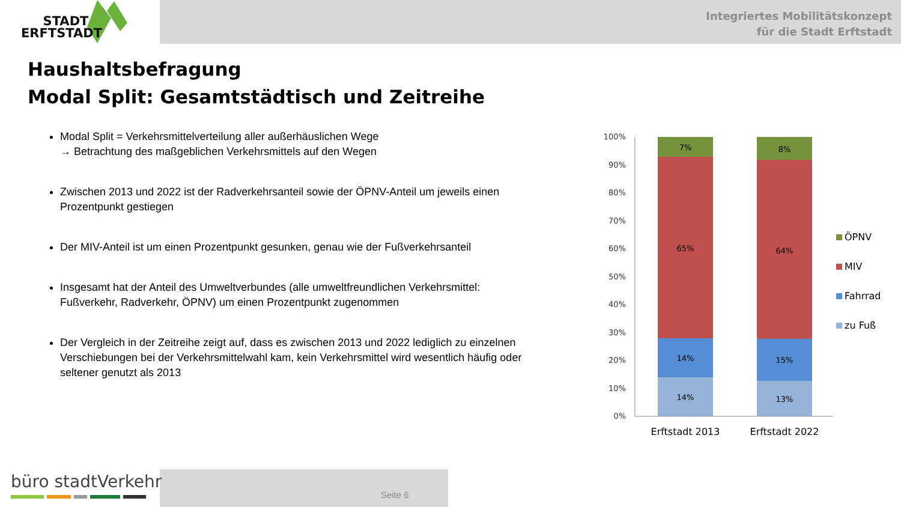STADT
ERFTSTADT
Integriertes Mobilitätskonzept
für die Stadt Erftstadt
Haushaltsbefragung
Modal Split: Gesamtstädtisch und Zeitreihe
Modal Split = Verkehrsmittelverteilung aller außerhäuslichen Wege
→ Betrachtung des maßgeblichen Verkehrsmittels auf den Wegen
Zwischen 2013 und 2022 ist der Radverkehrsanteil sowie der ÖPNV-Anteil um jeweils einen Prozentpunkt gestiegen
Der MIV-Anteil ist um einen Prozentpunkt gesunken, genau wie der Fußverkehrsanteil
Insgesamt hat der Anteil des Umweltverbundes (alle umweltfreundlichen Verkehrsmittel: Fußverkehr, Radverkehr, ÖPNV) um einen Prozentpunkt zugenommen
Der Vergleich in der Zeitreihe zeigt auf, dass es zwischen 2013 und 2022 lediglich zu einzelnen Verschiebungen bei der Verkehrsmittelwahl kam, kein Verkehrsmittel wird wesentlich häufig oder seltener genutzt als 2013
100%
90%
80%
70%
60%
50%
40%
30%
20%
10%
0%
7%
65%
14%
14%
8%
64%
15%
13%
Erftstadt 2013
Erftstadt 2022
ÖPNV
MIV
Fahrrad
zu Fuß
büro stadtVerkehr
Seite 6